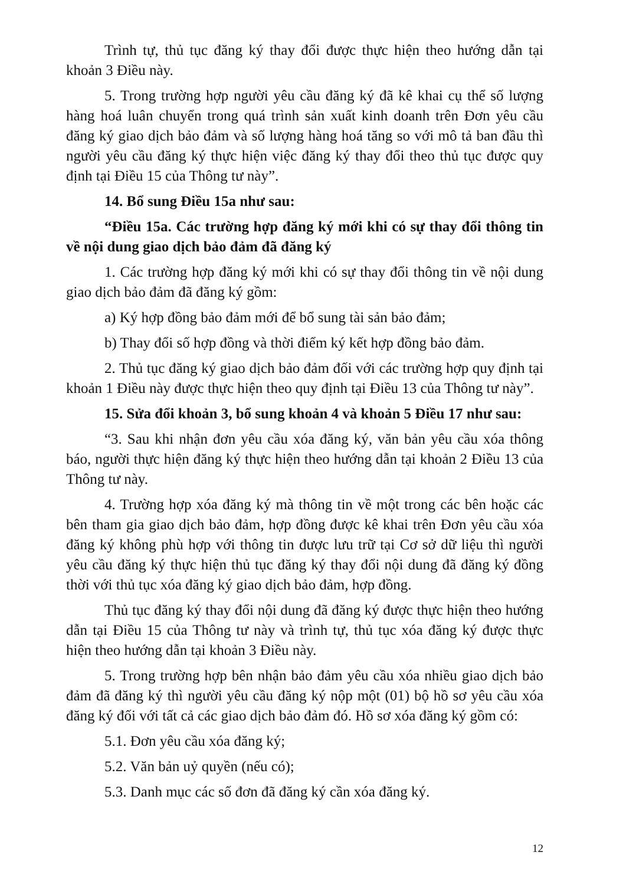Trình tự, thủ tục đăng ký thay đổi được thực hiện theo hướng dẫn tại khoản 3 Điều này.
5. Trong trường hợp người yêu cầu đăng ký đã kê khai cụ thể số lượng hàng hoá luân chuyển trong quá trình sản xuất kinh doanh trên Đơn yêu cầu đăng ký giao dịch bảo đảm và số lượng hàng hoá tăng so với mô tả ban đầu thì người yêu cầu đăng ký thực hiện việc đăng ký thay đổi theo thủ tục được quy định tại Điều 15 của Thông tư này”.
14. Bổ sung Điều 15a như sau:
“Điều 15a. Các trường hợp đăng ký mới khi có sự thay đổi thông tin về nội dung giao dịch bảo đảm đã đăng ký
1. Các trường hợp đăng ký mới khi có sự thay đổi thông tin về nội dung giao dịch bảo đảm đã đăng ký gồm:
a) Ký hợp đồng bảo đảm mới để bổ sung tài sản bảo đảm;
b) Thay đổi số hợp đồng và thời điểm ký kết hợp đồng bảo đảm.
2. Thủ tục đăng ký giao dịch bảo đảm đối với các trường hợp quy định tại khoản 1 Điều này được thực hiện theo quy định tại Điều 13 của Thông tư này”.
15. Sửa đổi khoản 3, bổ sung khoản 4 và khoản 5 Điều 17 như sau:
“3. Sau khi nhận đơn yêu cầu xóa đăng ký, văn bản yêu cầu xóa thông báo, người thực hiện đăng ký thực hiện theo hướng dẫn tại khoản 2 Điều 13 của Thông tư này.
4. Trường hợp xóa đăng ký mà thông tin về một trong các bên hoặc các bên tham gia giao dịch bảo đảm, hợp đồng được kê khai trên Đơn yêu cầu xóa đăng ký không phù hợp với thông tin được lưu trữ tại Cơ sở dữ liệu thì người yêu cầu đăng ký thực hiện thủ tục đăng ký thay đổi nội dung đã đăng ký đồng thời với thủ tục xóa đăng ký giao dịch bảo đảm, hợp đồng.
Thủ tục đăng ký thay đổi nội dung đã đăng ký được thực hiện theo hướng dẫn tại Điều 15 của Thông tư này và trình tự, thủ tục xóa đăng ký được thực hiện theo hướng dẫn tại khoản 3 Điều này.
5. Trong trường hợp bên nhận bảo đảm yêu cầu xóa nhiều giao dịch bảo đảm đã đăng ký thì người yêu cầu đăng ký nộp một (01) bộ hồ sơ yêu cầu xóa đăng ký đối với tất cả các giao dịch bảo đảm đó. Hồ sơ xóa đăng ký gồm có:
5.1. Đơn yêu cầu xóa đăng ký;
5.2. Văn bản uỷ quyền (nếu có);
5.3. Danh mục các số đơn đã đăng ký cần xóa đăng ký.
12